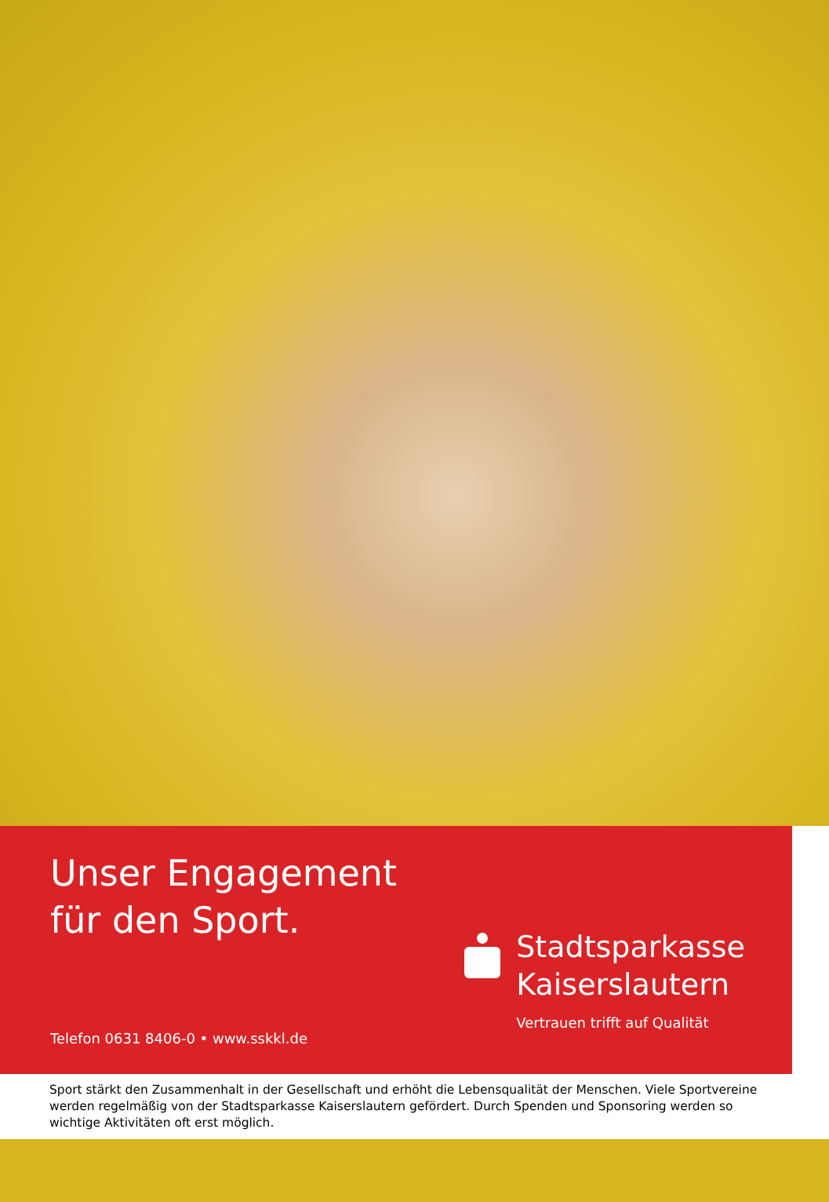Unser Engagement
für den Sport.
Telefon 0631 8406-0 • www.sskkl.de
Stadtsparkasse
Kaiserslautern
Vertrauen trifft auf Qualität
Sport stärkt den Zusammenhalt in der Gesellschaft und erhöht die Lebensqualität der Menschen. Viele Sportvereine werden regelmäßig von der Stadtsparkasse Kaiserslautern gefördert. Durch Spenden und Sponsoring werden so wichtige Aktivitäten oft erst möglich.